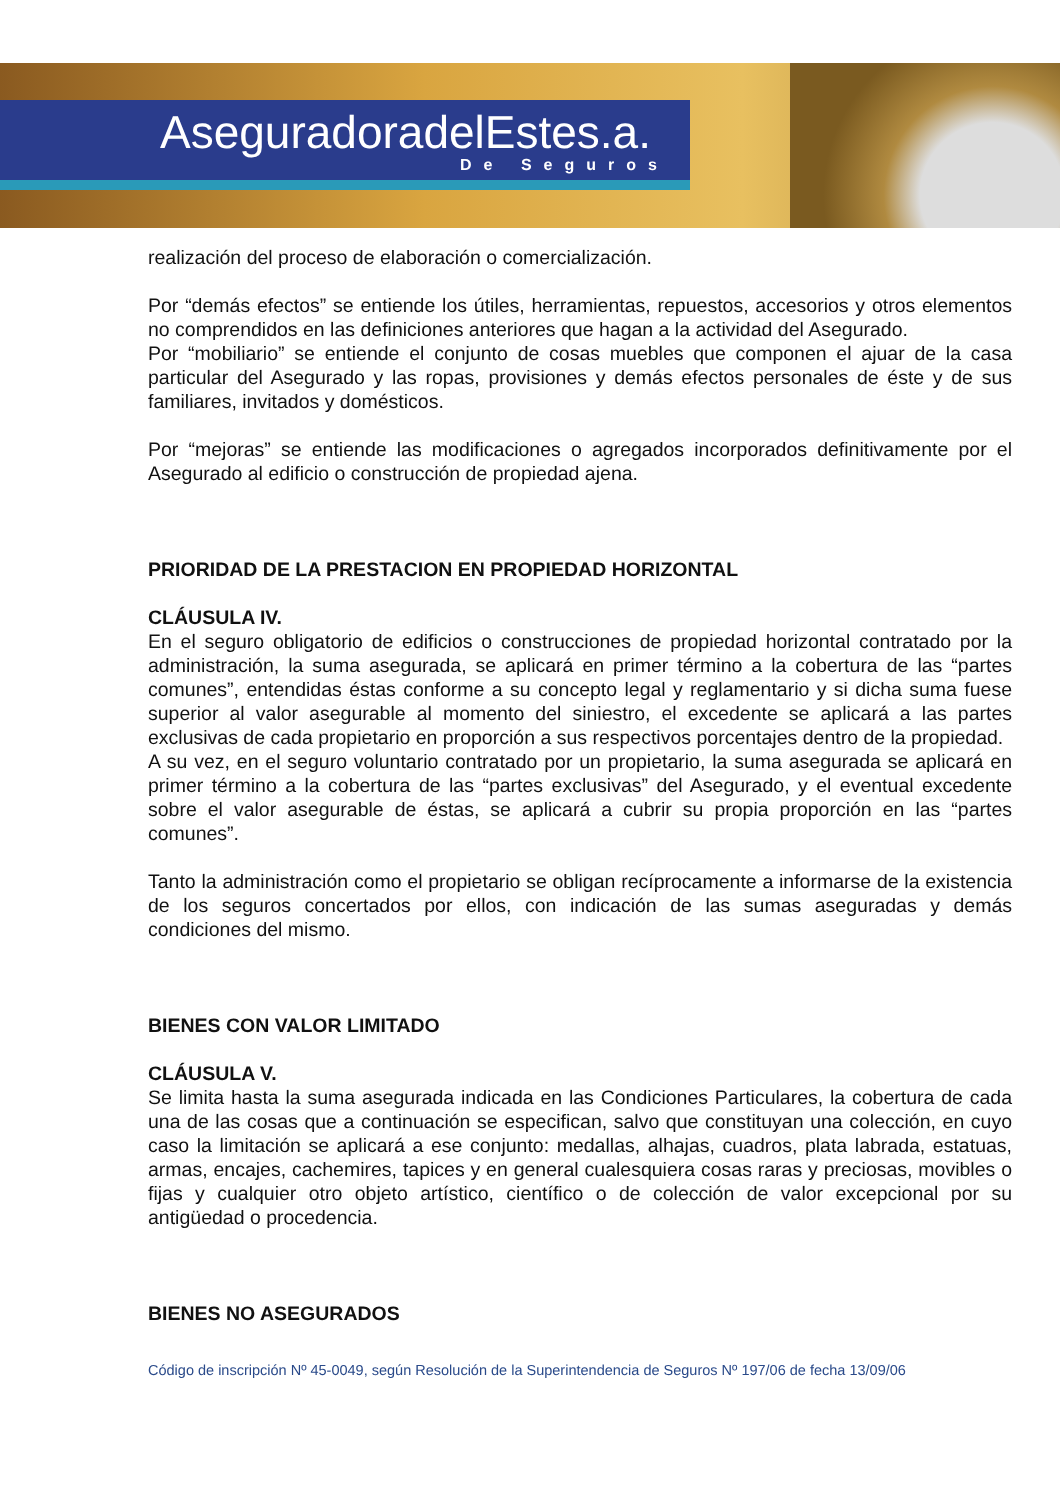AseguradoradelEstes.a.
De Seguros
realización del proceso de elaboración o comercialización.
Por “demás efectos” se entiende los útiles, herramientas, repuestos, accesorios y otros elementos no comprendidos en las definiciones anteriores que hagan a la actividad del Asegurado.
Por “mobiliario” se entiende el conjunto de cosas muebles que componen el ajuar de la casa particular del Asegurado y las ropas, provisiones y demás efectos personales de éste y de sus familiares, invitados y domésticos.
Por “mejoras” se entiende las modificaciones o agregados incorporados definitivamente por el Asegurado al edificio o construcción de propiedad ajena.
PRIORIDAD DE LA PRESTACION EN PROPIEDAD HORIZONTAL
CLÁUSULA IV.
En el seguro obligatorio de edificios o construcciones de propiedad horizontal contratado por la administración, la suma asegurada, se aplicará en primer término a la cobertura de las “partes comunes”, entendidas éstas conforme a su concepto legal y reglamentario y si dicha suma fuese superior al valor asegurable al momento del siniestro, el excedente se aplicará a las partes exclusivas de cada propietario en proporción a sus respectivos porcentajes dentro de la propiedad.
A su vez, en el seguro voluntario contratado por un propietario, la suma asegurada se aplicará en primer término a la cobertura de las “partes exclusivas” del Asegurado, y el eventual excedente sobre el valor asegurable de éstas, se aplicará a cubrir su propia proporción en las “partes comunes”.
Tanto la administración como el propietario se obligan recíprocamente a informarse de la existencia de los seguros concertados por ellos, con indicación de las sumas aseguradas y demás condiciones del mismo.
BIENES CON VALOR LIMITADO
CLÁUSULA V.
Se limita hasta la suma asegurada indicada en las Condiciones Particulares, la cobertura de cada una de las cosas que a continuación se especifican, salvo que constituyan una colección, en cuyo caso la limitación se aplicará a ese conjunto: medallas, alhajas, cuadros, plata labrada, estatuas, armas, encajes, cachemires, tapices y en general cualesquiera cosas raras y preciosas, movibles o fijas y cualquier otro objeto artístico, científico o de colección de valor excepcional por su antigüedad o procedencia.
BIENES NO ASEGURADOS
Código de inscripción Nº 45-0049, según Resolución de la Superintendencia de Seguros Nº 197/06 de fecha 13/09/06